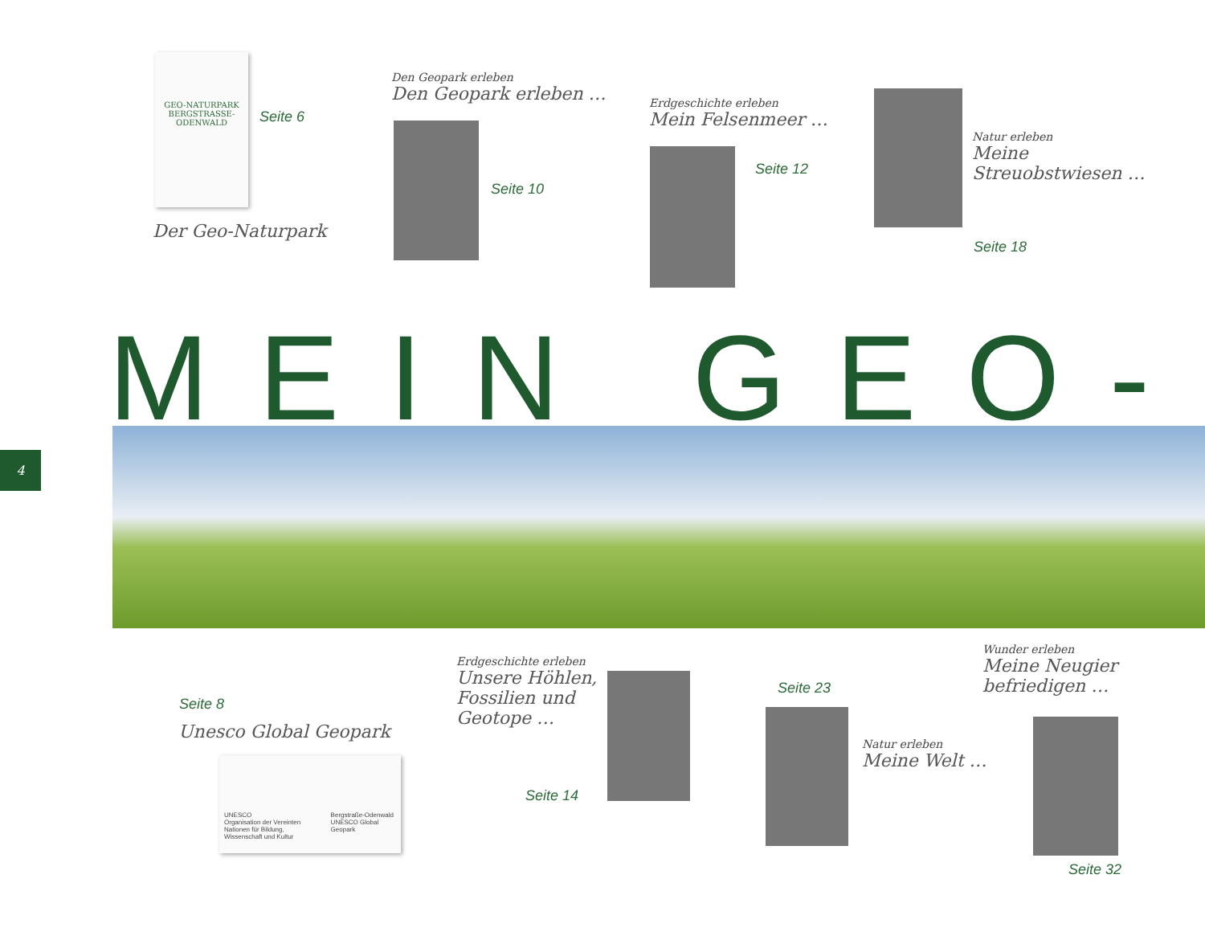GEO-NATURPARK BERGSTRASSE-ODENWALD
Seite 6
Der Geo-Naturpark
Den Geopark erleben
Den Geopark erleben …
Seite 10
Erdgeschichte erleben
Mein Felsenmeer …
Seite 12
Natur erleben
Meine
Streuobstwiesen …
Seite 18
MEIN GEO-
4
Seite 8
Unesco Global Geopark
UNESCO
Organisation der Vereinten Nationen für Bildung, Wissenschaft und Kultur
Bergstraße-Odenwald UNESCO Global Geopark
Erdgeschichte erleben
Unsere Höhlen,
Fossilien und
Geotope …
Seite 14
Seite 23
Natur erleben
Meine Welt …
Wunder erleben
Meine Neugier
befriedigen …
Seite 32